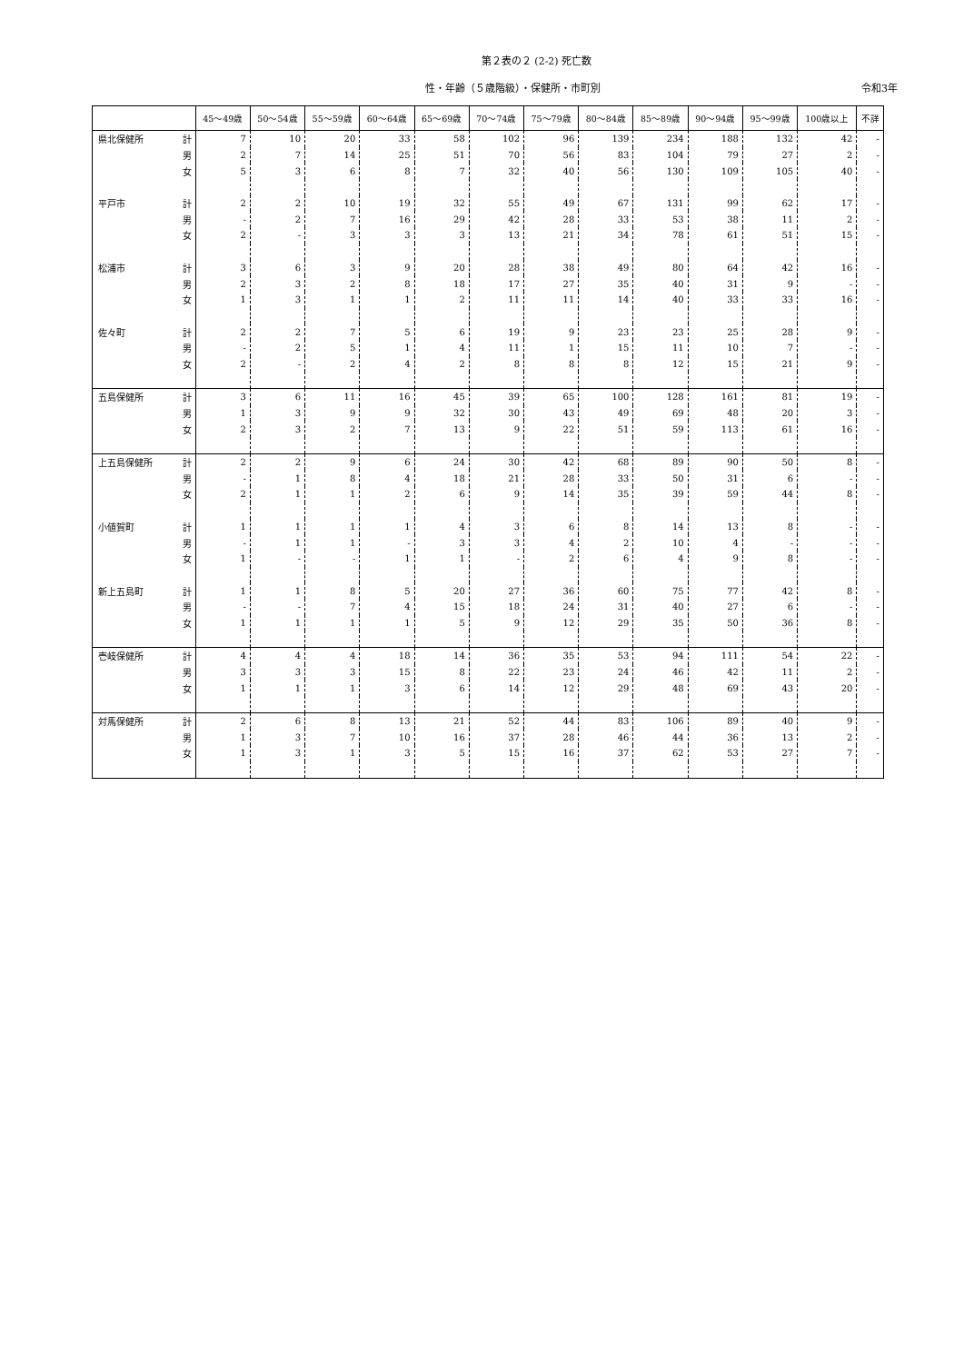第２表の２ (2-2) 死亡数
性・年齢（５歳階級）・保健所・市町別 令和3年
| | | 45～49歳 | 50～54歳 | 55～59歳 | 60～64歳 | 65～69歳 | 70～74歳 | 75～79歳 | 80～84歳 | 85～89歳 | 90～94歳 | 95～99歳 | 100歳以上 | 不詳 |
| --- | --- | --- | --- | --- | --- | --- | --- | --- | --- | --- | --- | --- | --- | --- |
| 県北保健所 | 計 | 7 | 10 | 20 | 33 | 58 | 102 | 96 | 139 | 234 | 188 | 132 | 42 | - |
| | 男 | 2 | 7 | 14 | 25 | 51 | 70 | 56 | 83 | 104 | 79 | 27 | 2 | - |
| | 女 | 5 | 3 | 6 | 8 | 7 | 32 | 40 | 56 | 130 | 109 | 105 | 40 | - |
| 平戸市 | 計 | 2 | 2 | 10 | 19 | 32 | 55 | 49 | 67 | 131 | 99 | 62 | 17 | - |
| | 男 | - | 2 | 7 | 16 | 29 | 42 | 28 | 33 | 53 | 38 | 11 | 2 | - |
| | 女 | 2 | - | 3 | 3 | 3 | 13 | 21 | 34 | 78 | 61 | 51 | 15 | - |
| 松浦市 | 計 | 3 | 6 | 3 | 9 | 20 | 28 | 38 | 49 | 80 | 64 | 42 | 16 | - |
| | 男 | 2 | 3 | 2 | 8 | 18 | 17 | 27 | 35 | 40 | 31 | 9 | - | - |
| | 女 | 1 | 3 | 1 | 1 | 2 | 11 | 11 | 14 | 40 | 33 | 33 | 16 | - |
| 佐々町 | 計 | 2 | 2 | 7 | 5 | 6 | 19 | 9 | 23 | 23 | 25 | 28 | 9 | - |
| | 男 | - | 2 | 5 | 1 | 4 | 11 | 1 | 15 | 11 | 10 | 7 | - | - |
| | 女 | 2 | - | 2 | 4 | 2 | 8 | 8 | 8 | 12 | 15 | 21 | 9 | - |
| 五島保健所 | 計 | 3 | 6 | 11 | 16 | 45 | 39 | 65 | 100 | 128 | 161 | 81 | 19 | - |
| | 男 | 1 | 3 | 9 | 9 | 32 | 30 | 43 | 49 | 69 | 48 | 20 | 3 | - |
| | 女 | 2 | 3 | 2 | 7 | 13 | 9 | 22 | 51 | 59 | 113 | 61 | 16 | - |
| 上五島保健所 | 計 | 2 | 2 | 9 | 6 | 24 | 30 | 42 | 68 | 89 | 90 | 50 | 8 | - |
| | 男 | - | 1 | 8 | 4 | 18 | 21 | 28 | 33 | 50 | 31 | 6 | - | - |
| | 女 | 2 | 1 | 1 | 2 | 6 | 9 | 14 | 35 | 39 | 59 | 44 | 8 | - |
| 小値賀町 | 計 | 1 | 1 | 1 | 1 | 4 | 3 | 6 | 8 | 14 | 13 | 8 | - | - |
| | 男 | - | 1 | 1 | - | 3 | 3 | 4 | 2 | 10 | 4 | - | - | - |
| | 女 | 1 | - | - | 1 | 1 | - | 2 | 6 | 4 | 9 | 8 | - | - |
| 新上五島町 | 計 | 1 | 1 | 8 | 5 | 20 | 27 | 36 | 60 | 75 | 77 | 42 | 8 | - |
| | 男 | - | - | 7 | 4 | 15 | 18 | 24 | 31 | 40 | 27 | 6 | - | - |
| | 女 | 1 | 1 | 1 | 1 | 5 | 9 | 12 | 29 | 35 | 50 | 36 | 8 | - |
| 壱岐保健所 | 計 | 4 | 4 | 4 | 18 | 14 | 36 | 35 | 53 | 94 | 111 | 54 | 22 | - |
| | 男 | 3 | 3 | 3 | 15 | 8 | 22 | 23 | 24 | 46 | 42 | 11 | 2 | - |
| | 女 | 1 | 1 | 1 | 3 | 6 | 14 | 12 | 29 | 48 | 69 | 43 | 20 | - |
| 対馬保健所 | 計 | 2 | 6 | 8 | 13 | 21 | 52 | 44 | 83 | 106 | 89 | 40 | 9 | - |
| | 男 | 1 | 3 | 7 | 10 | 16 | 37 | 28 | 46 | 44 | 36 | 13 | 2 | - |
| | 女 | 1 | 3 | 1 | 3 | 5 | 15 | 16 | 37 | 62 | 53 | 27 | 7 | - |